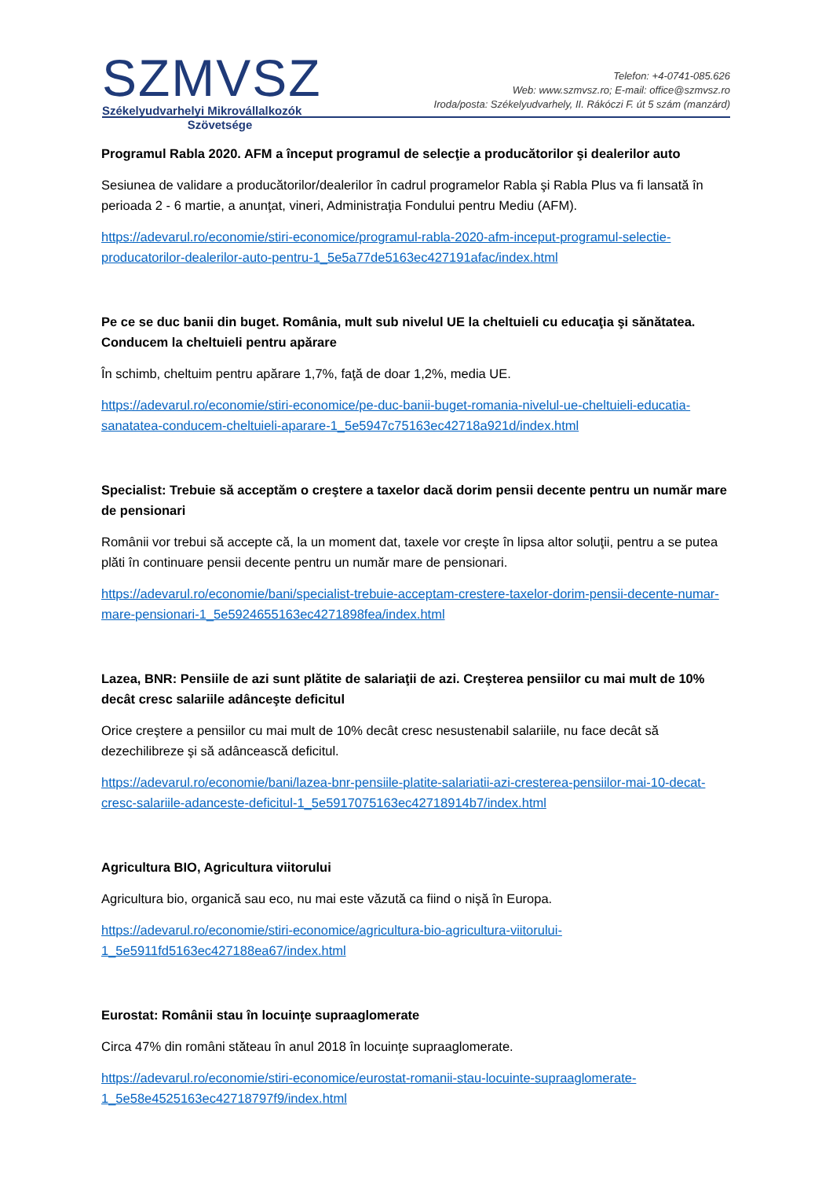SZMVSZ
Székelyudvarhelyi Mikrovállalkozók
Szövetsége
Telefon: +4-0741-085.626
Web: www.szmvsz.ro; E-mail: office@szmvsz.ro
Iroda/posta: Székelyudvarhely, II. Rákóczi F. út 5 szám (manzárd)
Programul Rabla 2020. AFM a început programul de selecţie a producătorilor şi dealerilor auto
Sesiunea de validare a producătorilor/dealerilor în cadrul programelor Rabla şi Rabla Plus va fi lansată în perioada 2 - 6 martie, a anunţat, vineri, Administraţia Fondului pentru Mediu (AFM).
https://adevarul.ro/economie/stiri-economice/programul-rabla-2020-afm-inceput-programul-selectie-producatorilor-dealerilor-auto-pentru-1_5e5a77de5163ec427191afac/index.html
Pe ce se duc banii din buget. România, mult sub nivelul UE la cheltuieli cu educaţia şi sănătatea. Conducem la cheltuieli pentru apărare
În schimb, cheltuim pentru apărare 1,7%, faţă de doar 1,2%, media UE.
https://adevarul.ro/economie/stiri-economice/pe-duc-banii-buget-romania-nivelul-ue-cheltuieli-educatia-sanatatea-conducem-cheltuieli-aparare-1_5e5947c75163ec42718a921d/index.html
Specialist: Trebuie să acceptăm o creştere a taxelor dacă dorim pensii decente pentru un număr mare de pensionari
Românii vor trebui să accepte că, la un moment dat, taxele vor creşte în lipsa altor soluţii, pentru a se putea plăti în continuare pensii decente pentru un număr mare de pensionari.
https://adevarul.ro/economie/bani/specialist-trebuie-acceptam-crestere-taxelor-dorim-pensii-decente-numar-mare-pensionari-1_5e5924655163ec4271898fea/index.html
Lazea, BNR: Pensiile de azi sunt plătite de salariaţii de azi. Creşterea pensiilor cu mai mult de 10% decât cresc salariile adânceşte deficitul
Orice creştere a pensiilor cu mai mult de 10% decât cresc nesustenabil salariile, nu face decât să dezechilibreze şi să adâncească deficitul.
https://adevarul.ro/economie/bani/lazea-bnr-pensiile-platite-salariatii-azi-cresterea-pensiilor-mai-10-decat-cresc-salariile-adanceste-deficitul-1_5e5917075163ec42718914b7/index.html
Agricultura BIO, Agricultura viitorului
Agricultura bio, organică sau eco, nu mai este văzută ca fiind o nişă în Europa.
https://adevarul.ro/economie/stiri-economice/agricultura-bio-agricultura-viitorului-1_5e5911fd5163ec427188ea67/index.html
Eurostat: Românii stau în locuinţe supraaglomerate
Circa 47% din români stăteau în anul 2018 în locuinţe supraaglomerate.
https://adevarul.ro/economie/stiri-economice/eurostat-romanii-stau-locuinte-supraaglomerate-1_5e58e4525163ec42718797f9/index.html